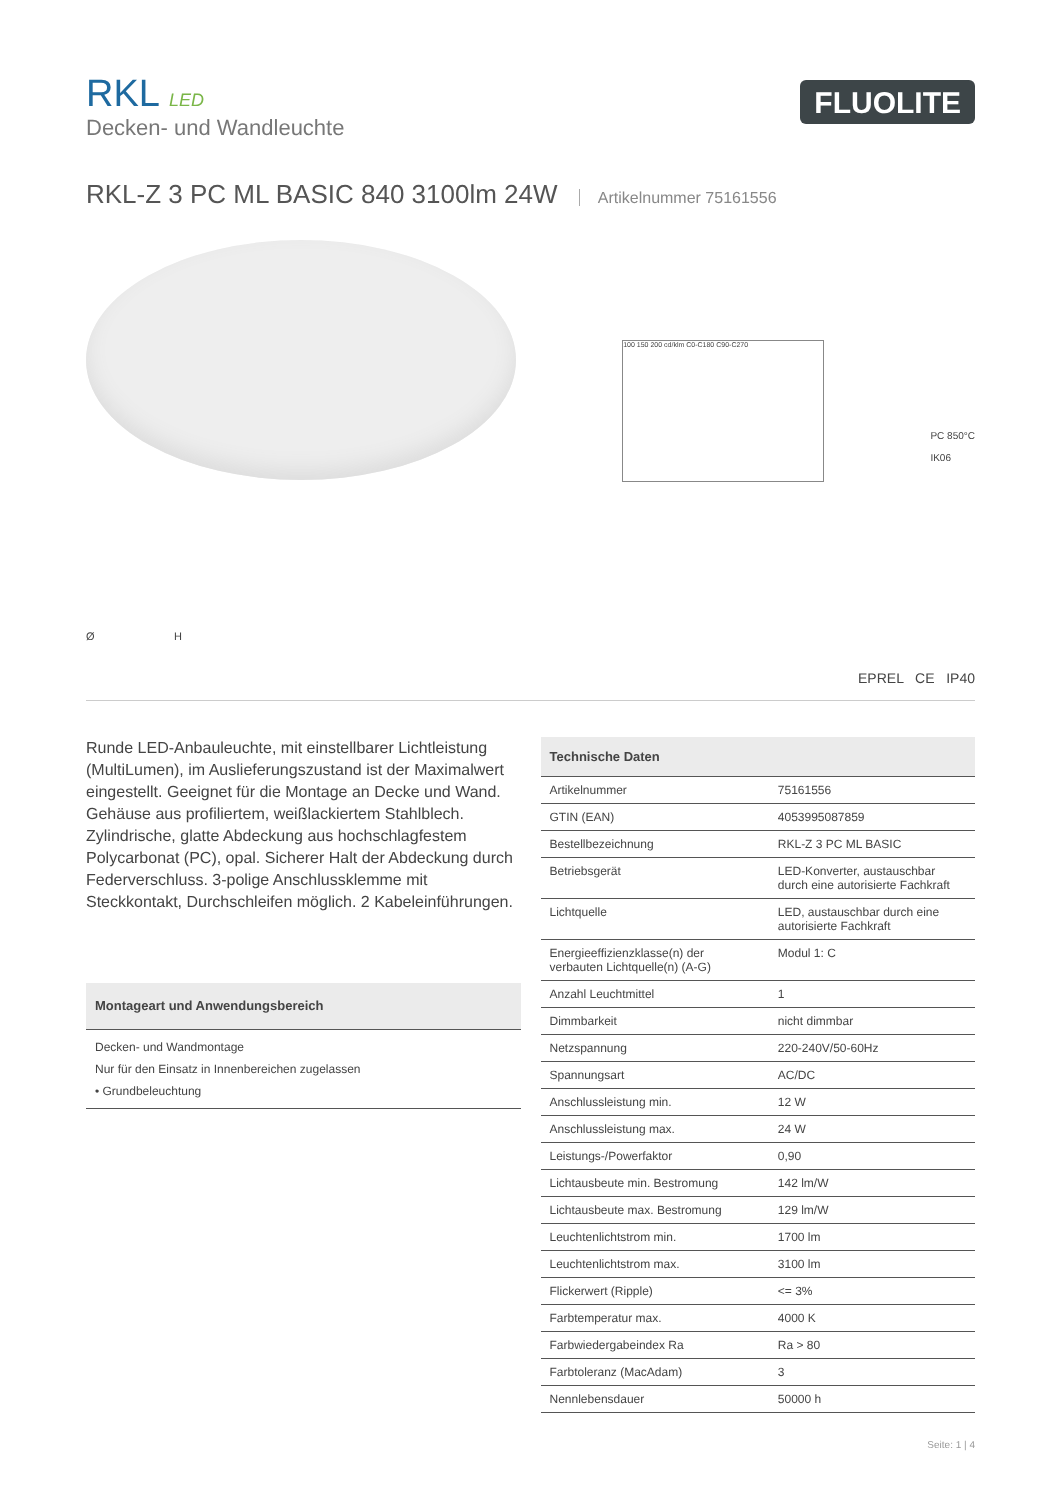RKL LED
Decken- und Wandleuchte
FLUOLITE
RKL-Z 3 PC ML BASIC 840 3100lm 24W Artikelnummer 75161556
Ø H
100 150 200 cd/klm C0-C180 C90-C270
PC 850°C
IK06
EPREL CE IP40
Runde LED-Anbauleuchte, mit einstellbarer Lichtleistung (MultiLumen), im Auslieferungszustand ist der Maximalwert eingestellt. Geeignet für die Montage an Decke und Wand. Gehäuse aus profiliertem, weißlackiertem Stahlblech. Zylindrische, glatte Abdeckung aus hochschlagfestem Polycarbonat (PC), opal. Sicherer Halt der Abdeckung durch Federverschluss. 3-polige Anschlussklemme mit Steckkontakt, Durchschleifen möglich. 2 Kabeleinführungen.
| Montageart und Anwendungsbereich |
| --- |
| Decken- und Wandmontage Nur für den Einsatz in Innenbereichen zugelassen • Grundbeleuchtung |
| Technische Daten | |
| --- | --- |
| Artikelnummer | 75161556 |
| GTIN (EAN) | 4053995087859 |
| Bestellbezeichnung | RKL-Z 3 PC ML BASIC |
| Betriebsgerät | LED-Konverter, austauschbar durch eine autorisierte Fachkraft |
| Lichtquelle | LED, austauschbar durch eine autorisierte Fachkraft |
| Energieeffizienzklasse(n) der verbauten Lichtquelle(n) (A-G) | Modul 1: C |
| Anzahl Leuchtmittel | 1 |
| Dimmbarkeit | nicht dimmbar |
| Netzspannung | 220-240V/50-60Hz |
| Spannungsart | AC/DC |
| Anschlussleistung min. | 12 W |
| Anschlussleistung max. | 24 W |
| Leistungs-/Powerfaktor | 0,90 |
| Lichtausbeute min. Bestromung | 142 lm/W |
| Lichtausbeute max. Bestromung | 129 lm/W |
| Leuchtenlichtstrom min. | 1700 lm |
| Leuchtenlichtstrom max. | 3100 lm |
| Flickerwert (Ripple) | <= 3% |
| Farbtemperatur max. | 4000 K |
| Farbwiedergabeindex Ra | Ra > 80 |
| Farbtoleranz (MacAdam) | 3 |
| Nennlebensdauer | 50000 h |
Seite: 1 | 4